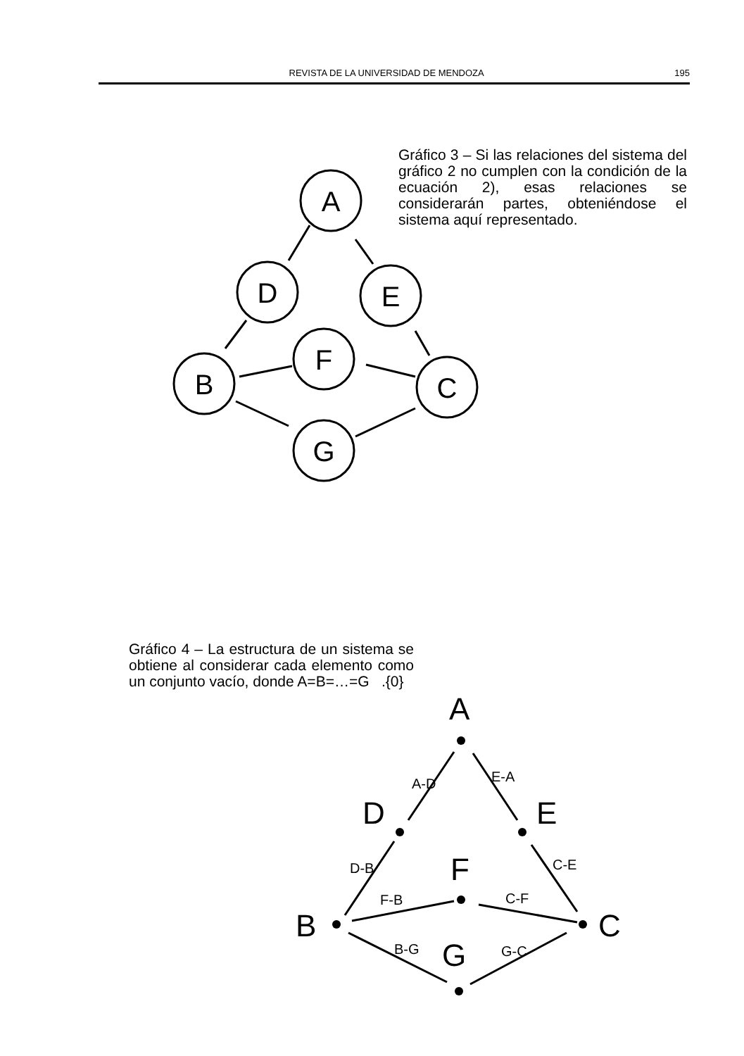REVISTA DE LA UNIVERSIDAD DE MENDOZA 195
Gráfico 3 – Si las relaciones del sistema del gráfico 2 no cumplen con la condición de la ecuación 2), esas relaciones se considerarán partes, obteniéndose el sistema aquí representado.
A
D
E
F
B
C
G
Gráfico 4 – La estructura de un sistema se obtiene al considerar cada elemento como un conjunto vacío, donde A=B=…=G .{0}
A
D
E
F
B
C
G
A-D
E-A
D-B
C-E
F-B
C-F
B-G
G-C